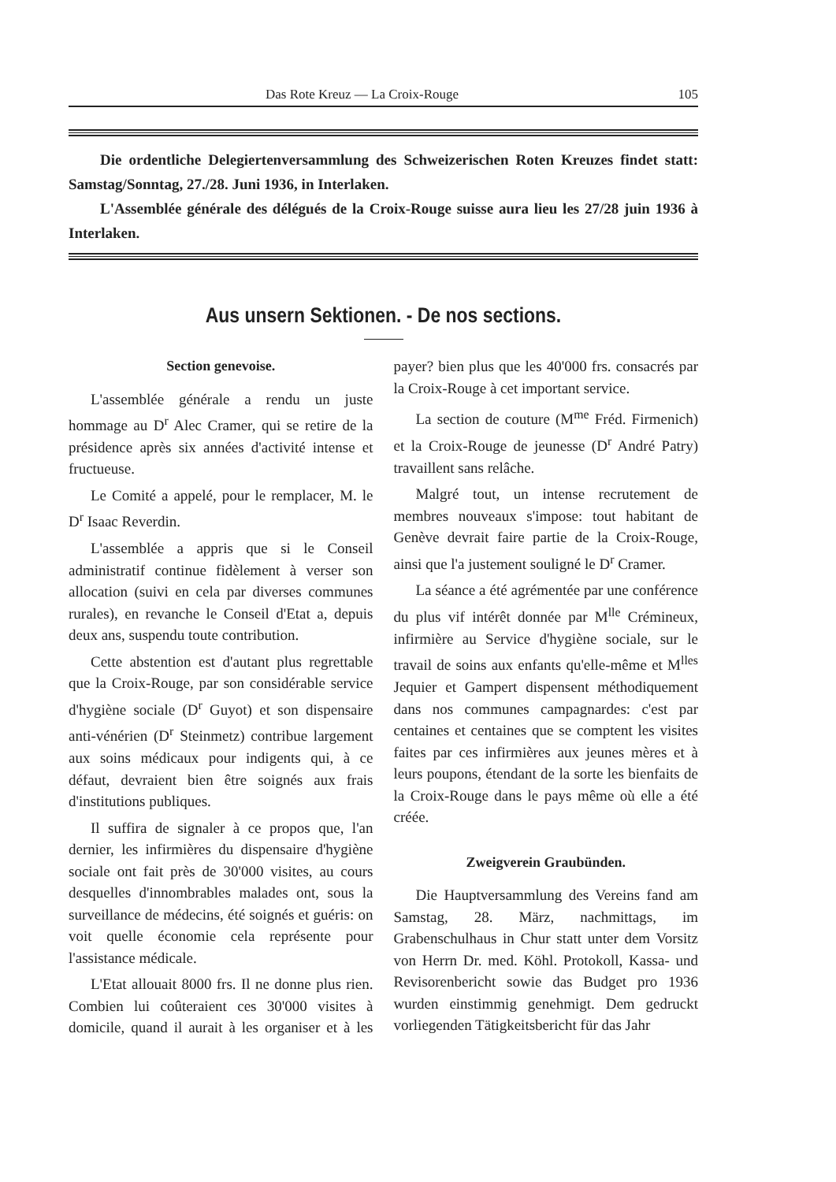Das Rote Kreuz — La Croix-Rouge 105
Die ordentliche Delegiertenversammlung des Schweizerischen Roten Kreuzes findet statt: Samstag/Sonntag, 27./28. Juni 1936, in Interlaken.
L'Assemblée générale des délégués de la Croix-Rouge suisse aura lieu les 27/28 juin 1936 à Interlaken.
Aus unsern Sektionen. - De nos sections.
Section genevoise.
L'assemblée générale a rendu un juste hommage au D<sup>r</sup> Alec Cramer, qui se retire de la présidence après six années d'activité intense et fructueuse.
Le Comité a appelé, pour le remplacer, M. le D<sup>r</sup> Isaac Reverdin.
L'assemblée a appris que si le Conseil administratif continue fidèlement à verser son allocation (suivi en cela par diverses communes rurales), en revanche le Conseil d'Etat a, depuis deux ans, suspendu toute contribution.
Cette abstention est d'autant plus regrettable que la Croix-Rouge, par son considérable service d'hygiène sociale (D<sup>r</sup> Guyot) et son dispensaire anti-vénérien (D<sup>r</sup> Steinmetz) contribue largement aux soins médicaux pour indigents qui, à ce défaut, devraient bien être soignés aux frais d'institutions publiques.
Il suffira de signaler à ce propos que, l'an dernier, les infirmières du dispensaire d'hygiène sociale ont fait près de 30'000 visites, au cours desquelles d'innombrables malades ont, sous la surveillance de médecins, été soignés et guéris: on voit quelle économie cela représente pour l'assistance médicale.
L'Etat allouait 8000 frs. Il ne donne plus rien. Combien lui coûteraient ces 30'000 visites à domicile, quand il aurait à les organiser et à les payer? bien plus que les 40'000 frs. consacrés par la Croix-Rouge à cet important service.
La section de couture (M<sup>me</sup> Fréd. Firmenich) et la Croix-Rouge de jeunesse (D<sup>r</sup> André Patry) travaillent sans relâche.
Malgré tout, un intense recrutement de membres nouveaux s'impose: tout habitant de Genève devrait faire partie de la Croix-Rouge, ainsi que l'a justement souligné le D<sup>r</sup> Cramer.
La séance a été agrémentée par une conférence du plus vif intérêt donnée par M<sup>lle</sup> Crémineux, infirmière au Service d'hygiène sociale, sur le travail de soins aux enfants qu'elle-même et M<sup>lles</sup> Jequier et Gampert dispensent méthodiquement dans nos communes campagnardes: c'est par centaines et centaines que se comptent les visites faites par ces infirmières aux jeunes mères et à leurs poupons, étendant de la sorte les bienfaits de la Croix-Rouge dans le pays même où elle a été créée.
Zweigverein Graubünden.
Die Hauptversammlung des Vereins fand am Samstag, 28. März, nachmittags, im Grabenschulhaus in Chur statt unter dem Vorsitz von Herrn Dr. med. Köhl. Protokoll, Kassa- und Revisorenbericht sowie das Budget pro 1936 wurden einstimmig genehmigt. Dem gedruckt vorliegenden Tätigkeitsbericht für das Jahr